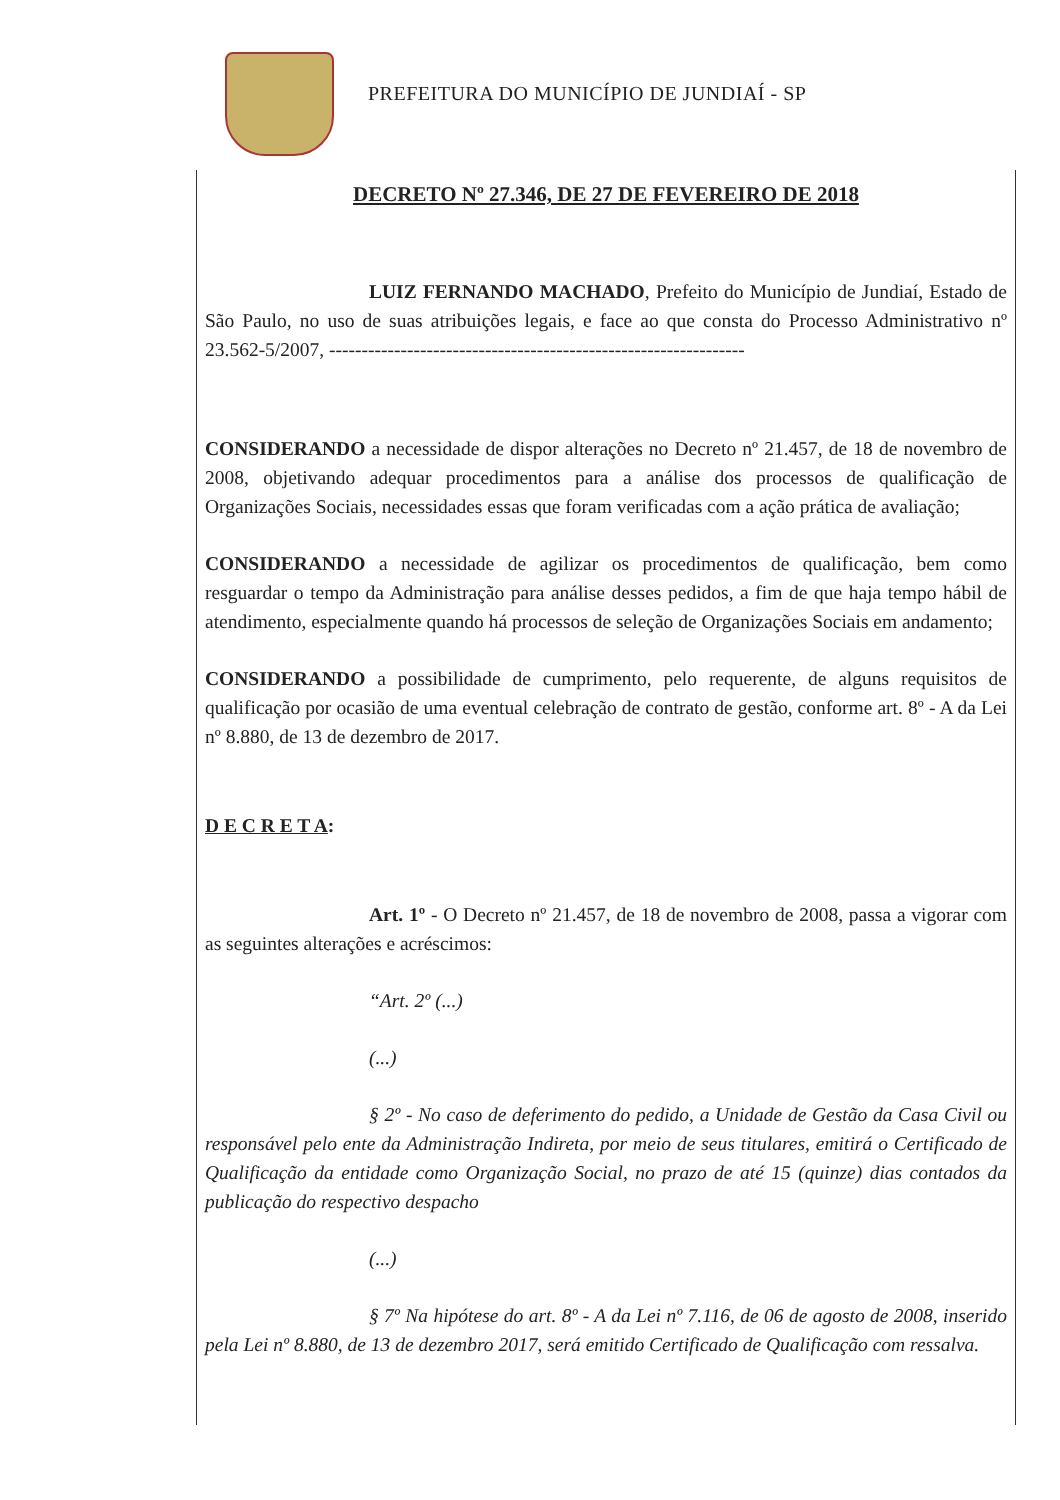PREFEITURA DO MUNICÍPIO DE JUNDIAÍ - SP
DECRETO Nº 27.346, DE 27 DE FEVEREIRO DE 2018
LUIZ FERNANDO MACHADO, Prefeito do Município de Jundiaí, Estado de São Paulo, no uso de suas atribuições legais, e face ao que consta do Processo Administrativo nº 23.562-5/2007, ----------------------------------------------------------------
CONSIDERANDO a necessidade de dispor alterações no Decreto nº 21.457, de 18 de novembro de 2008, objetivando adequar procedimentos para a análise dos processos de qualificação de Organizações Sociais, necessidades essas que foram verificadas com a ação prática de avaliação;
CONSIDERANDO a necessidade de agilizar os procedimentos de qualificação, bem como resguardar o tempo da Administração para análise desses pedidos, a fim de que haja tempo hábil de atendimento, especialmente quando há processos de seleção de Organizações Sociais em andamento;
CONSIDERANDO a possibilidade de cumprimento, pelo requerente, de alguns requisitos de qualificação por ocasião de uma eventual celebração de contrato de gestão, conforme art. 8º - A da Lei nº 8.880, de 13 de dezembro de 2017.
D E C R E T A:
Art. 1º - O Decreto nº 21.457, de 18 de novembro de 2008, passa a vigorar com as seguintes alterações e acréscimos:
“Art. 2º (...)
(...)
§ 2º - No caso de deferimento do pedido, a Unidade de Gestão da Casa Civil ou responsável pelo ente da Administração Indireta, por meio de seus titulares, emitirá o Certificado de Qualificação da entidade como Organização Social, no prazo de até 15 (quinze) dias contados da publicação do respectivo despacho
(...)
§ 7º Na hipótese do art. 8º - A da Lei nº 7.116, de 06 de agosto de 2008, inserido pela Lei nº 8.880, de 13 de dezembro 2017, será emitido Certificado de Qualificação com ressalva.